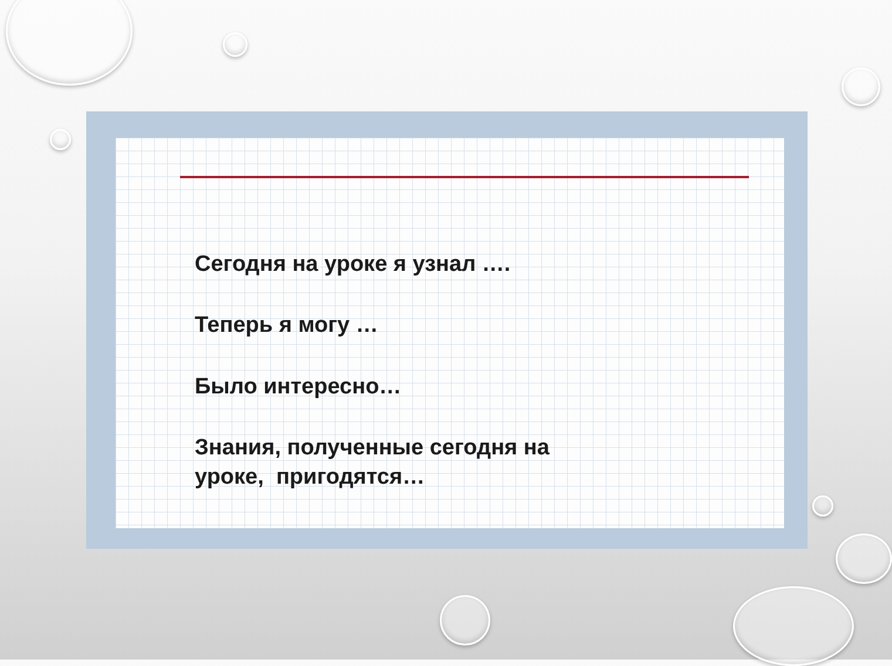Сегодня на уроке я узнал ….
Теперь я могу …
Было интересно…
Знания, полученные сегодня на
уроке, пригодятся…